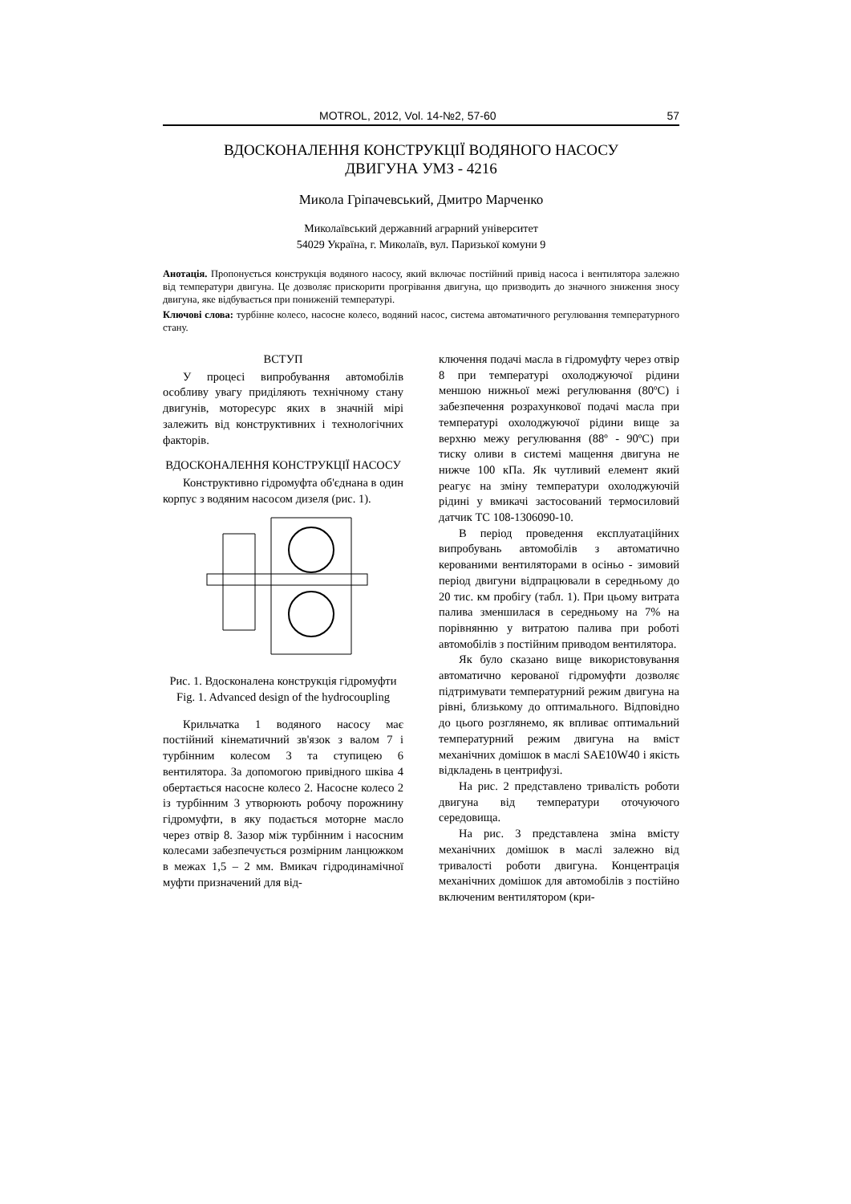MOTROL, 2012, Vol. 14-№2, 57-60 57
ВДОСКОНАЛЕННЯ КОНСТРУКЦІЇ ВОДЯНОГО НАСОСУ
ДВИГУНА УМЗ - 4216
Микола Гріпачевський, Дмитро Марченко
Миколаївський державний аграрний університет
54029 Україна, г. Миколаїв, вул. Паризької комуни 9
Анотація. Пропонується конструкція водяного насосу, який включає постійний привід насоса і вентилятора залежно від температури двигуна. Це дозволяє прискорити прогрівання двигуна, що призводить до значного зниження зносу двигуна, яке відбувається при пониженій температурі.
Ключові слова: турбінне колесо, насосне колесо, водяний насос, система автоматичного регулювання температурного стану.
ВСТУП
У процесі випробування автомобілів особливу увагу приділяють технічному стану двигунів, моторесурс яких в значній мірі залежить від конструктивних і технологічних факторів.
ВДОСКОНАЛЕННЯ КОНСТРУКЦІЇ НАСОСУ
Конструктивно гідромуфта об'єднана в один корпус з водяним насосом дизеля (рис. 1).
Рис. 1. Вдосконалена конструкція гідромуфти
Fig. 1. Advanced design of the hydrocoupling
Крильчатка 1 водяного насосу має постійний кінематичний зв'язок з валом 7 і турбінним колесом 3 та ступицею 6 вентилятора. За допомогою привідного шківа 4 обертається насосне колесо 2. Насосне колесо 2 із турбінним 3 утворюють робочу порожнину гідромуфти, в яку подається моторне масло через отвір 8. Зазор між турбінним і насосним колесами забезпечується розмірним ланцюжком в межах 1,5 – 2 мм. Вмикач гідродинамічної муфти призначений для від-
ключення подачі масла в гідромуфту через отвір 8 при температурі охолоджуючої рідини меншою нижньої межі регулювання (80ºС) і забезпечення розрахункової подачі масла при температурі охолоджуючої рідини вище за верхню межу регулювання (88º - 90ºС) при тиску оливи в системі мащення двигуна не нижче 100 кПа. Як чутливий елемент який реагує на зміну температури охолоджуючій рідині у вмикачі застосований термосиловий датчик ТС 108-1306090-10.
В період проведення експлуатаційних випробувань автомобілів з автоматично керованими вентиляторами в осіньо - зимовий період двигуни відпрацювали в середньому до 20 тис. км пробігу (табл. 1). При цьому витрата палива зменшилася в середньому на 7% на порівнянню у витратою палива при роботі автомобілів з постійним приводом вентилятора.
Як було сказано вище використовування автоматично керованої гідромуфти дозволяє підтримувати температурний режим двигуна на рівні, близькому до оптимального. Відповідно до цього розглянемо, як впливає оптимальний температурний режим двигуна на вміст механічних домішок в маслі SAE10W40 і якість відкладень в центрифузі.
На рис. 2 представлено тривалість роботи двигуна від температури оточуючого середовища.
На рис. 3 представлена зміна вмісту механічних домішок в маслі залежно від тривалості роботи двигуна. Концентрація механічних домішок для автомобілів з постійно включеним вентилятором (кри-